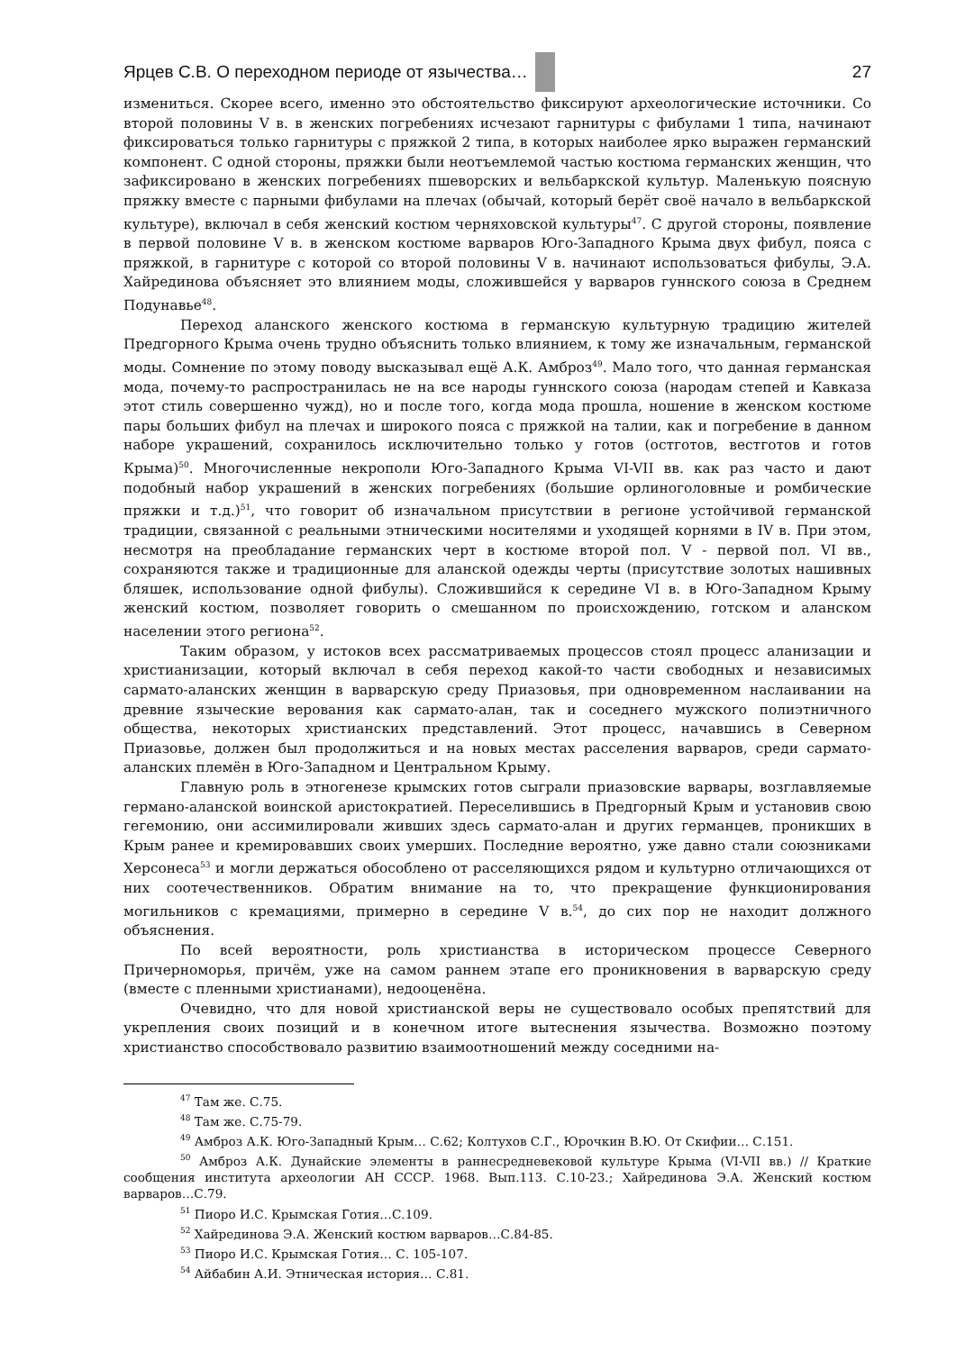Ярцев С.В. О переходном периоде от язычества…
27
измениться. Скорее всего, именно это обстоятельство фиксируют археологические источники. Со второй половины V в. в женских погребениях исчезают гарнитуры с фибулами 1 типа, начинают фиксироваться только гарнитуры с пряжкой 2 типа, в которых наиболее ярко выражен германский компонент. С одной стороны, пряжки были неотъемлемой частью костюма германских женщин, что зафиксировано в женских погребениях пшеворских и вельбаркской культур. Маленькую поясную пряжку вместе с парными фибулами на плечах (обычай, который берёт своё начало в вельбаркской культуре), включал в себя женский костюм черняховской культуры<sup>47</sup>. С другой стороны, появление в первой половине V в. в женском костюме варваров Юго-Западного Крыма двух фибул, пояса с пряжкой, в гарнитуре с которой со второй половины V в. начинают использоваться фибулы, Э.А. Хайрединова объясняет это влиянием моды, сложившейся у варваров гуннского союза в Среднем Подунавье<sup>48</sup>.
Переход аланского женского костюма в германскую культурную традицию жителей Предгорного Крыма очень трудно объяснить только влиянием, к тому же изначальным, германской моды. Сомнение по этому поводу высказывал ещё А.К. Амброз<sup>49</sup>. Мало того, что данная германская мода, почему-то распространилась не на все народы гуннского союза (народам степей и Кавказа этот стиль совершенно чужд), но и после того, когда мода прошла, ношение в женском костюме пары больших фибул на плечах и широкого пояса с пряжкой на талии, как и погребение в данном наборе украшений, сохранилось исключительно только у готов (остготов, вестготов и готов Крыма)<sup>50</sup>. Многочисленные некрополи Юго-Западного Крыма VI-VII вв. как раз часто и дают подобный набор украшений в женских погребениях (большие орлиноголовные и ромбические пряжки и т.д.)<sup>51</sup>, что говорит об изначальном присутствии в регионе устойчивой германской традиции, связанной с реальными этническими носителями и уходящей корнями в IV в. При этом, несмотря на преобладание германских черт в костюме второй пол. V - первой пол. VI вв., сохраняются также и традиционные для аланской одежды черты (присутствие золотых нашивных бляшек, использование одной фибулы). Сложившийся к середине VI в. в Юго-Западном Крыму женский костюм, позволяет говорить о смешанном по происхождению, готском и аланском населении этого региона<sup>52</sup>.
Таким образом, у истоков всех рассматриваемых процессов стоял процесс аланизации и христианизации, который включал в себя переход какой-то части свободных и независимых сармато-аланских женщин в варварскую среду Приазовья, при одновременном наслаивании на древние языческие верования как сармато-алан, так и соседнего мужского полиэтничного общества, некоторых христианских представлений. Этот процесс, начавшись в Северном Приазовье, должен был продолжиться и на новых местах расселения варваров, среди сармато-аланских племён в Юго-Западном и Центральном Крыму.
Главную роль в этногенезе крымских готов сыграли приазовские варвары, возглавляемые германо-аланской воинской аристократией. Переселившись в Предгорный Крым и установив свою гегемонию, они ассимилировали живших здесь сармато-алан и других германцев, проникших в Крым ранее и кремировавших своих умерших. Последние вероятно, уже давно стали союзниками Херсонеса<sup>53</sup> и могли держаться обособлено от расселяющихся рядом и культурно отличающихся от них соотечественников. Обратим внимание на то, что прекращение функционирования могильников с кремациями, примерно в середине V в.<sup>54</sup>, до сих пор не находит должного объяснения.
По всей вероятности, роль христианства в историческом процессе Северного Причерноморья, причём, уже на самом раннем этапе его проникновения в варварскую среду (вместе с пленными христианами), недооценёна.
Очевидно, что для новой христианской веры не существовало особых препятствий для укрепления своих позиций и в конечном итоге вытеснения язычества. Возможно поэтому христианство способствовало развитию взаимоотношений между соседними на-
<sup>47</sup> Там же. С.75.
<sup>48</sup> Там же. С.75-79.
<sup>49</sup> Амброз А.К. Юго-Западный Крым… С.62; Колтухов С.Г., Юрочкин В.Ю. От Скифии… С.151.
<sup>50</sup> Амброз А.К. Дунайские элементы в раннесредневековой культуре Крыма (VI-VII вв.) // Краткие сообщения института археологии АН СССР. 1968. Вып.113. С.10-23.; Хайрединова Э.А. Женский костюм варваров…С.79.
<sup>51</sup> Пиоро И.С. Крымская Готия…С.109.
<sup>52</sup> Хайрединова Э.А. Женский костюм варваров…С.84-85.
<sup>53</sup> Пиоро И.С. Крымская Готия… С. 105-107.
<sup>54</sup> Айбабин А.И. Этническая история… С.81.